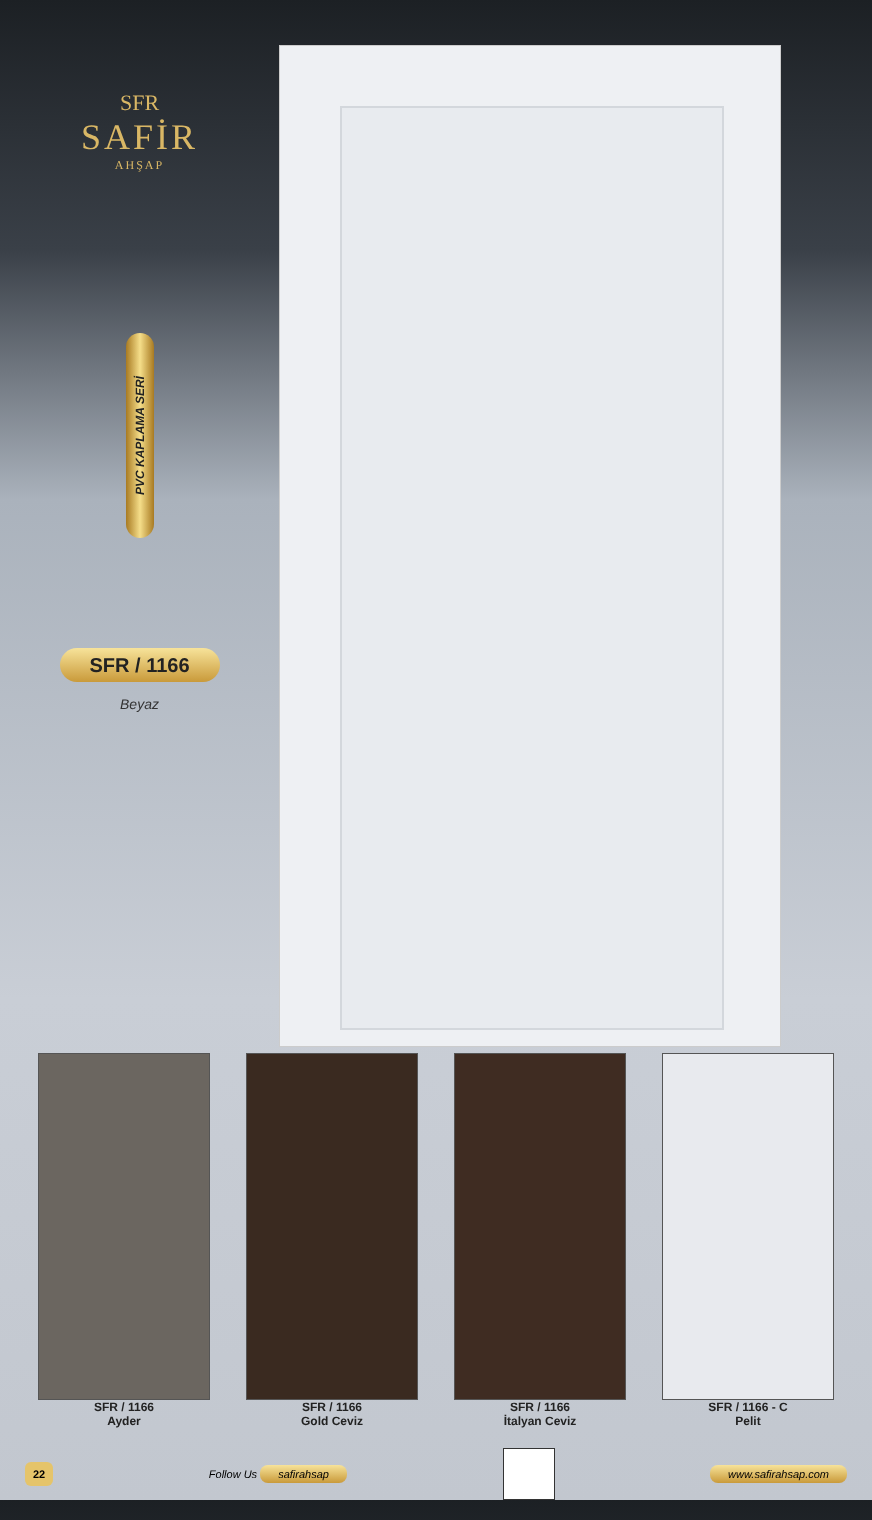SFR
SAFİR
AHŞAP
PVC KAPLAMA SERİ
SFR / 1166
Beyaz
SFR / 1166
Ayder
SFR / 1166
Gold Ceviz
SFR / 1166
İtalyan Ceviz
SFR / 1166 - C
Pelit
22 Follow Us safirahsap www.safirahsap.com